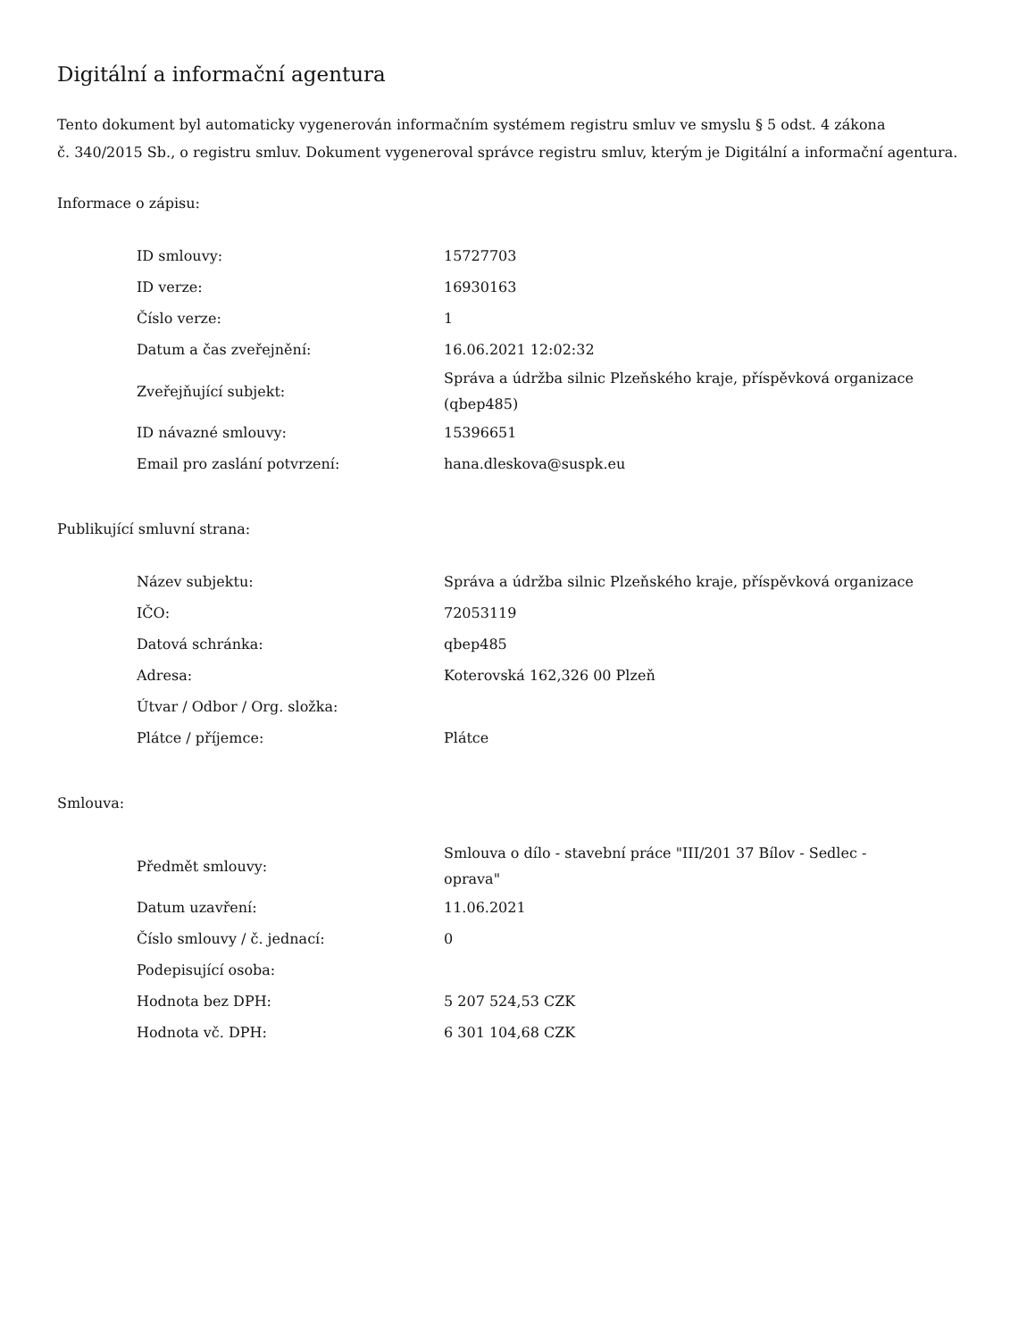Digitální a informační agentura
Tento dokument byl automaticky vygenerován informačním systémem registru smluv ve smyslu § 5 odst. 4 zákona
č. 340/2015 Sb., o registru smluv. Dokument vygeneroval správce registru smluv, kterým je Digitální a informační agentura.
Informace o zápisu:
| ID smlouvy: | 15727703 |
| ID verze: | 16930163 |
| Číslo verze: | 1 |
| Datum a čas zveřejnění: | 16.06.2021 12:02:32 |
| Zveřejňující subjekt: | Správa a údržba silnic Plzeňského kraje, příspěvková organizace (qbep485) |
| ID návazné smlouvy: | 15396651 |
| Email pro zaslání potvrzení: | hana.dleskova@suspk.eu |
Publikující smluvní strana:
| Název subjektu: | Správa a údržba silnic Plzeňského kraje, příspěvková organizace |
| IČO: | 72053119 |
| Datová schránka: | qbep485 |
| Adresa: | Koterovská 162,326 00 Plzeň |
| Útvar / Odbor / Org. složka: | |
| Plátce / příjemce: | Plátce |
Smlouva:
| Předmět smlouvy: | Smlouva o dílo - stavební práce "III/201 37 Bílov - Sedlec - oprava" |
| Datum uzavření: | 11.06.2021 |
| Číslo smlouvy / č. jednací: | 0 |
| Podepisující osoba: | |
| Hodnota bez DPH: | 5 207 524,53 CZK |
| Hodnota vč. DPH: | 6 301 104,68 CZK |